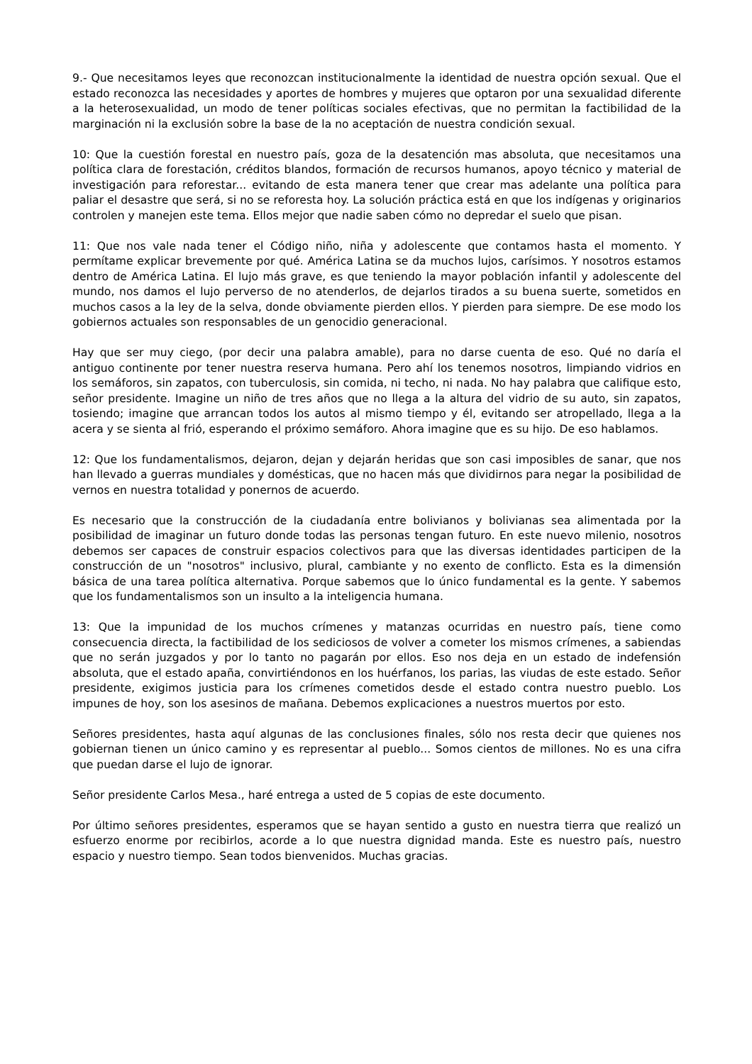9.- Que necesitamos leyes que reconozcan institucionalmente la identidad de nuestra opción sexual. Que el estado reconozca las necesidades y aportes de hombres y mujeres que optaron por una sexualidad diferente a la heterosexualidad, un modo de tener políticas sociales efectivas, que no permitan la factibilidad de la marginación ni la exclusión sobre la base de la no aceptación de nuestra condición sexual.
10: Que la cuestión forestal en nuestro país, goza de la desatención mas absoluta, que necesitamos una política clara de forestación, créditos blandos, formación de recursos humanos, apoyo técnico y material de investigación para reforestar... evitando de esta manera tener que crear mas adelante una política para paliar el desastre que será, si no se reforesta hoy. La solución práctica está en que los indígenas y originarios controlen y manejen este tema. Ellos mejor que nadie saben cómo no depredar el suelo que pisan.
11: Que nos vale nada tener el Código niño, niña y adolescente que contamos hasta el momento. Y permítame explicar brevemente por qué. América Latina se da muchos lujos, carísimos. Y nosotros estamos dentro de América Latina. El lujo más grave, es que teniendo la mayor población infantil y adolescente del mundo, nos damos el lujo perverso de no atenderlos, de dejarlos tirados a su buena suerte, sometidos en muchos casos a la ley de la selva, donde obviamente pierden ellos. Y pierden para siempre. De ese modo los gobiernos actuales son responsables de un genocidio generacional.
Hay que ser muy ciego, (por decir una palabra amable), para no darse cuenta de eso. Qué no daría el antiguo continente por tener nuestra reserva humana. Pero ahí los tenemos nosotros, limpiando vidrios en los semáforos, sin zapatos, con tuberculosis, sin comida, ni techo, ni nada. No hay palabra que califique esto, señor presidente. Imagine un niño de tres años que no llega a la altura del vidrio de su auto, sin zapatos, tosiendo; imagine que arrancan todos los autos al mismo tiempo y él, evitando ser atropellado, llega a la acera y se sienta al frió, esperando el próximo semáforo. Ahora imagine que es su hijo. De eso hablamos.
12: Que los fundamentalismos, dejaron, dejan y dejarán heridas que son casi imposibles de sanar, que nos han llevado a guerras mundiales y domésticas, que no hacen más que dividirnos para negar la posibilidad de vernos en nuestra totalidad y ponernos de acuerdo.
Es necesario que la construcción de la ciudadanía entre bolivianos y bolivianas sea alimentada por la posibilidad de imaginar un futuro donde todas las personas tengan futuro. En este nuevo milenio, nosotros debemos ser capaces de construir espacios colectivos para que las diversas identidades participen de la construcción de un "nosotros" inclusivo, plural, cambiante y no exento de conflicto. Esta es la dimensión básica de una tarea política alternativa. Porque sabemos que lo único fundamental es la gente. Y sabemos que los fundamentalismos son un insulto a la inteligencia humana.
13: Que la impunidad de los muchos crímenes y matanzas ocurridas en nuestro país, tiene como consecuencia directa, la factibilidad de los sediciosos de volver a cometer los mismos crímenes, a sabiendas que no serán juzgados y por lo tanto no pagarán por ellos. Eso nos deja en un estado de indefensión absoluta, que el estado apaña, convirtiéndonos en los huérfanos, los parias, las viudas de este estado. Señor presidente, exigimos justicia para los crímenes cometidos desde el estado contra nuestro pueblo. Los impunes de hoy, son los asesinos de mañana. Debemos explicaciones a nuestros muertos por esto.
Señores presidentes, hasta aquí algunas de las conclusiones finales, sólo nos resta decir que quienes nos gobiernan tienen un único camino y es representar al pueblo... Somos cientos de millones. No es una cifra que puedan darse el lujo de ignorar.
Señor presidente Carlos Mesa., haré entrega a usted de 5 copias de este documento.
Por último señores presidentes, esperamos que se hayan sentido a gusto en nuestra tierra que realizó un esfuerzo enorme por recibirlos, acorde a lo que nuestra dignidad manda. Este es nuestro país, nuestro espacio y nuestro tiempo. Sean todos bienvenidos. Muchas gracias.